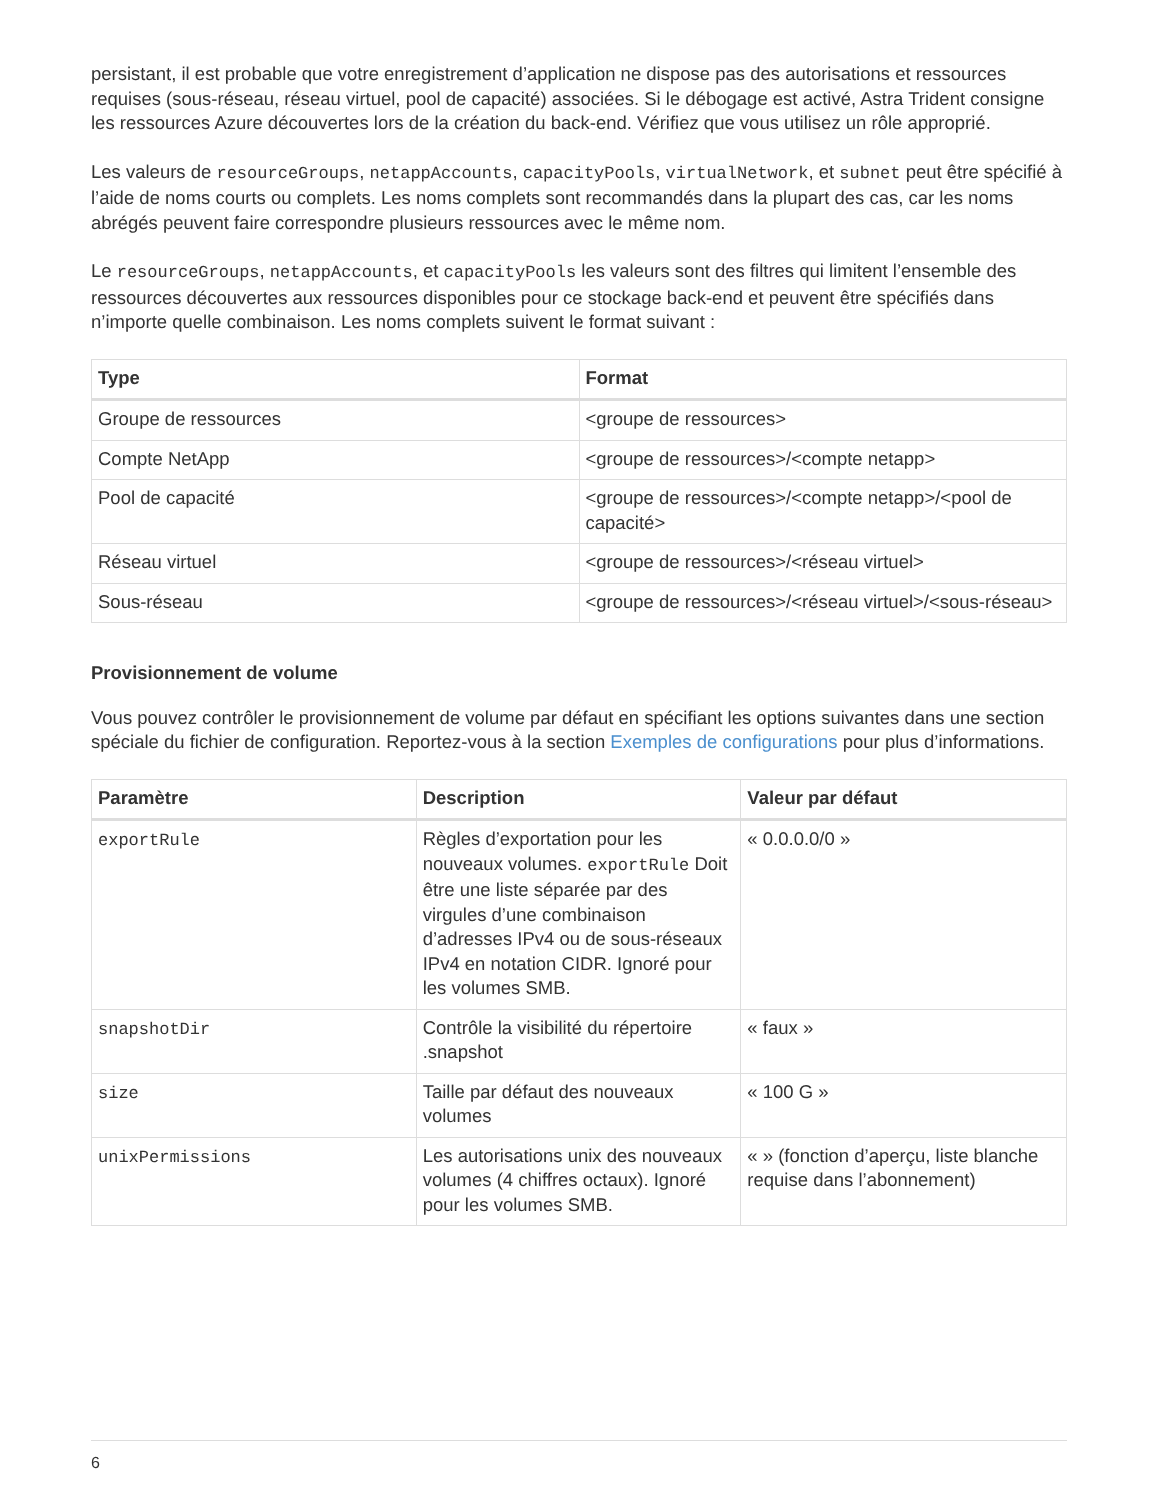persistant, il est probable que votre enregistrement d’application ne dispose pas des autorisations et ressources requises (sous-réseau, réseau virtuel, pool de capacité) associées. Si le débogage est activé, Astra Trident consigne les ressources Azure découvertes lors de la création du back-end. Vérifiez que vous utilisez un rôle approprié.
Les valeurs de resourceGroups, netappAccounts, capacityPools, virtualNetwork, et subnet peut être spécifié à l’aide de noms courts ou complets. Les noms complets sont recommandés dans la plupart des cas, car les noms abrégés peuvent faire correspondre plusieurs ressources avec le même nom.
Le resourceGroups, netappAccounts, et capacityPools les valeurs sont des filtres qui limitent l’ensemble des ressources découvertes aux ressources disponibles pour ce stockage back-end et peuvent être spécifiés dans n’importe quelle combinaison. Les noms complets suivent le format suivant :
| Type | Format |
| --- | --- |
| Groupe de ressources | <groupe de ressources> |
| Compte NetApp | <groupe de ressources>/<compte netapp> |
| Pool de capacité | <groupe de ressources>/<compte netapp>/<pool de capacité> |
| Réseau virtuel | <groupe de ressources>/<réseau virtuel> |
| Sous-réseau | <groupe de ressources>/<réseau virtuel>/<sous-réseau> |
Provisionnement de volume
Vous pouvez contrôler le provisionnement de volume par défaut en spécifiant les options suivantes dans une section spéciale du fichier de configuration. Reportez-vous à la section Exemples de configurations pour plus d’informations.
| Paramètre | Description | Valeur par défaut |
| --- | --- | --- |
| exportRule | Règles d’exportation pour les nouveaux volumes. exportRule Doit être une liste séparée par des virgules d’une combinaison d’adresses IPv4 ou de sous-réseaux IPv4 en notation CIDR. Ignoré pour les volumes SMB. | « 0.0.0.0/0 » |
| snapshotDir | Contrôle la visibilité du répertoire .snapshot | « faux » |
| size | Taille par défaut des nouveaux volumes | « 100 G » |
| unixPermissions | Les autorisations unix des nouveaux volumes (4 chiffres octaux). Ignoré pour les volumes SMB. | « » (fonction d’aperçu, liste blanche requise dans l’abonnement) |
6